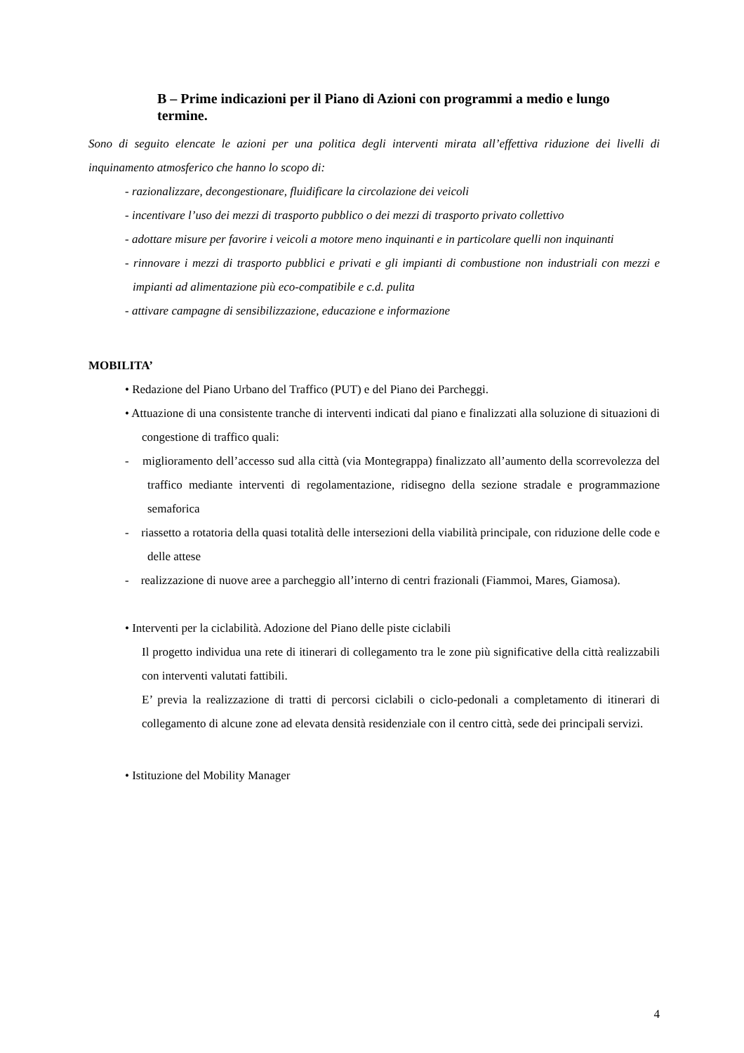B – Prime indicazioni per il Piano di Azioni con programmi a medio e lungo termine.
Sono di seguito elencate le azioni per una politica degli interventi mirata all’effettiva riduzione dei livelli di inquinamento atmosferico che hanno lo scopo di:
- razionalizzare, decongestionare, fluidificare la circolazione dei veicoli
- incentivare l’uso dei mezzi di trasporto pubblico o dei mezzi di trasporto privato collettivo
- adottare misure per favorire i veicoli a motore meno inquinanti e in particolare quelli non inquinanti
- rinnovare i mezzi di trasporto pubblici e privati e gli impianti di combustione non industriali con mezzi e impianti ad alimentazione più eco-compatibile e c.d. pulita
- attivare campagne di sensibilizzazione, educazione e informazione
MOBILITA’
• Redazione del Piano Urbano del Traffico (PUT) e del Piano dei Parcheggi.
• Attuazione di una consistente tranche di interventi indicati dal piano e finalizzati alla soluzione di situazioni di congestione di traffico quali:
- miglioramento dell’accesso sud alla città (via Montegrappa) finalizzato all’aumento della scorrevolezza del traffico mediante interventi di regolamentazione, ridisegno della sezione stradale e programmazione semaforica
- riassetto a rotatoria della quasi totalità delle intersezioni della viabilità principale, con riduzione delle code e delle attese
- realizzazione di nuove aree a parcheggio all’interno di centri frazionali (Fiammoi, Mares, Giamosa).
• Interventi per la ciclabilità. Adozione del Piano delle piste ciclabili
Il progetto individua una rete di itinerari di collegamento tra le zone più significative della città realizzabili con interventi valutati fattibili.
E’ previa la realizzazione di tratti di percorsi ciclabili o ciclo-pedonali a completamento di itinerari di collegamento di alcune zone ad elevata densità residenziale con il centro città, sede dei principali servizi.
• Istituzione del Mobility Manager
4